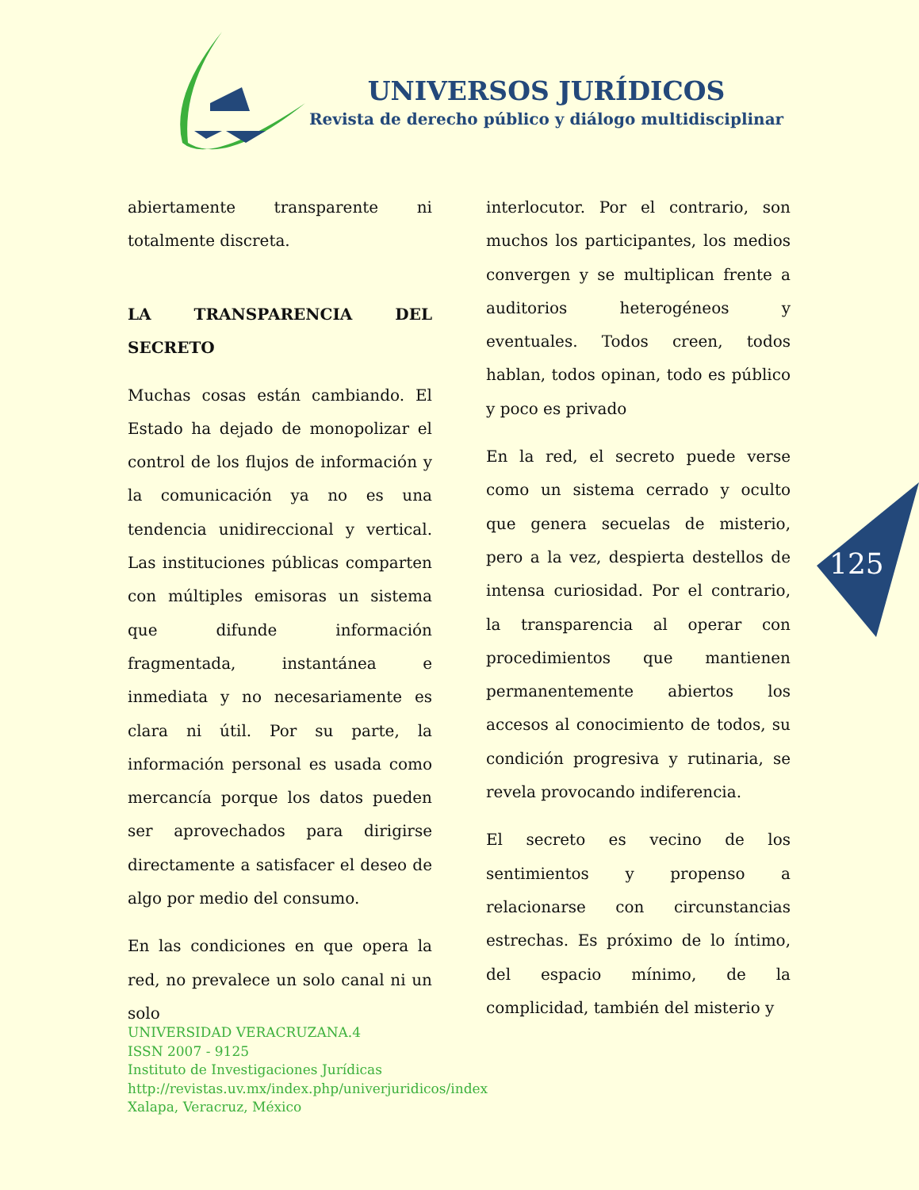UNIVERSOS JURÍDICOS
Revista de derecho público y diálogo multidisciplinar
abiertamente transparente ni totalmente discreta.
LA TRANSPARENCIA DEL SECRETO
Muchas cosas están cambiando. El Estado ha dejado de monopolizar el control de los flujos de información y la comunicación ya no es una tendencia unidireccional y vertical. Las instituciones públicas comparten con múltiples emisoras un sistema que difunde información fragmentada, instantánea e inmediata y no necesariamente es clara ni útil. Por su parte, la información personal es usada como mercancía porque los datos pueden ser aprovechados para dirigirse directamente a satisfacer el deseo de algo por medio del consumo.
En las condiciones en que opera la red, no prevalece un solo canal ni un solo
interlocutor. Por el contrario, son muchos los participantes, los medios convergen y se multiplican frente a auditorios heterogéneos y eventuales. Todos creen, todos hablan, todos opinan, todo es público y poco es privado
En la red, el secreto puede verse como un sistema cerrado y oculto que genera secuelas de misterio, pero a la vez, despierta destellos de intensa curiosidad. Por el contrario, la transparencia al operar con procedimientos que mantienen permanentemente abiertos los accesos al conocimiento de todos, su condición progresiva y rutinaria, se revela provocando indiferencia.
El secreto es vecino de los sentimientos y propenso a relacionarse con circunstancias estrechas. Es próximo de lo íntimo, del espacio mínimo, de la complicidad, también del misterio y
125
UNIVERSIDAD VERACRUZANA.4
ISSN 2007 - 9125
Instituto de Investigaciones Jurídicas
http://revistas.uv.mx/index.php/univerjuridicos/index
Xalapa, Veracruz, México